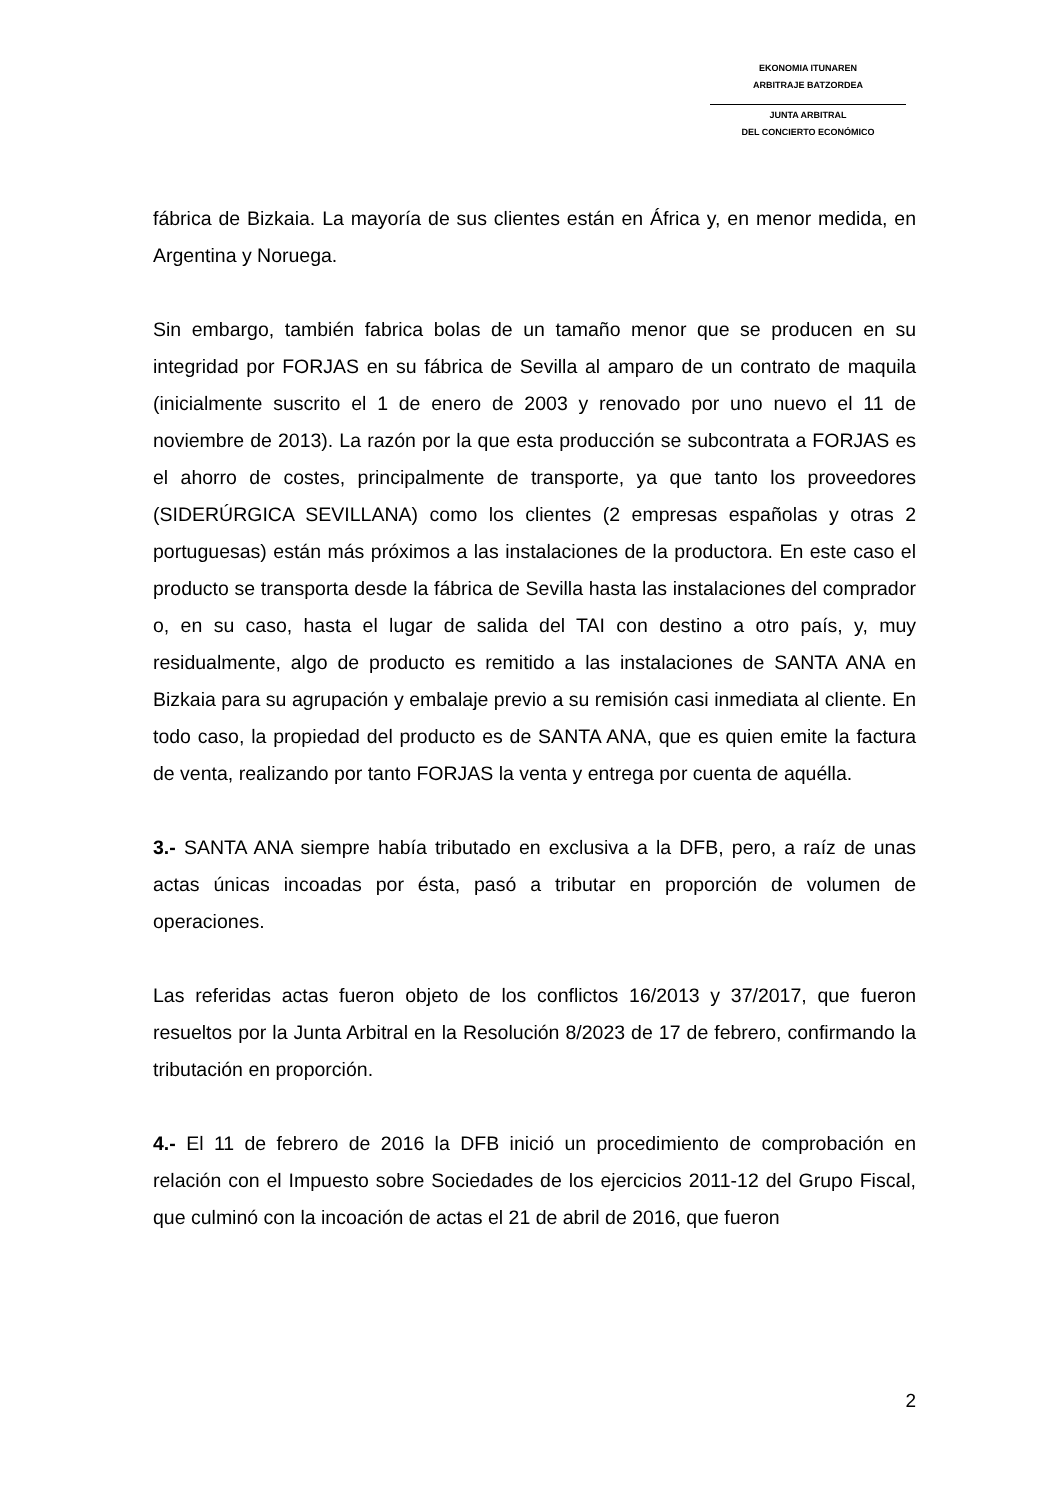EKONOMIA ITUNAREN
ARBITRAJE BATZORDEA
JUNTA ARBITRAL
DEL CONCIERTO ECONÓMICO
fábrica de Bizkaia. La mayoría de sus clientes están en África y, en menor medida, en Argentina y Noruega.
Sin embargo, también fabrica bolas de un tamaño menor que se producen en su integridad por FORJAS en su fábrica de Sevilla al amparo de un contrato de maquila (inicialmente suscrito el 1 de enero de 2003 y renovado por uno nuevo el 11 de noviembre de 2013). La razón por la que esta producción se subcontrata a FORJAS es el ahorro de costes, principalmente de transporte, ya que tanto los proveedores (SIDERÚRGICA SEVILLANA) como los clientes (2 empresas españolas y otras 2 portuguesas) están más próximos a las instalaciones de la productora. En este caso el producto se transporta desde la fábrica de Sevilla hasta las instalaciones del comprador o, en su caso, hasta el lugar de salida del TAI con destino a otro país, y, muy residualmente, algo de producto es remitido a las instalaciones de SANTA ANA en Bizkaia para su agrupación y embalaje previo a su remisión casi inmediata al cliente. En todo caso, la propiedad del producto es de SANTA ANA, que es quien emite la factura de venta, realizando por tanto FORJAS la venta y entrega por cuenta de aquélla.
3.- SANTA ANA siempre había tributado en exclusiva a la DFB, pero, a raíz de unas actas únicas incoadas por ésta, pasó a tributar en proporción de volumen de operaciones.
Las referidas actas fueron objeto de los conflictos 16/2013 y 37/2017, que fueron resueltos por la Junta Arbitral en la Resolución 8/2023 de 17 de febrero, confirmando la tributación en proporción.
4.- El 11 de febrero de 2016 la DFB inició un procedimiento de comprobación en relación con el Impuesto sobre Sociedades de los ejercicios 2011-12 del Grupo Fiscal, que culminó con la incoación de actas el 21 de abril de 2016, que fueron
2